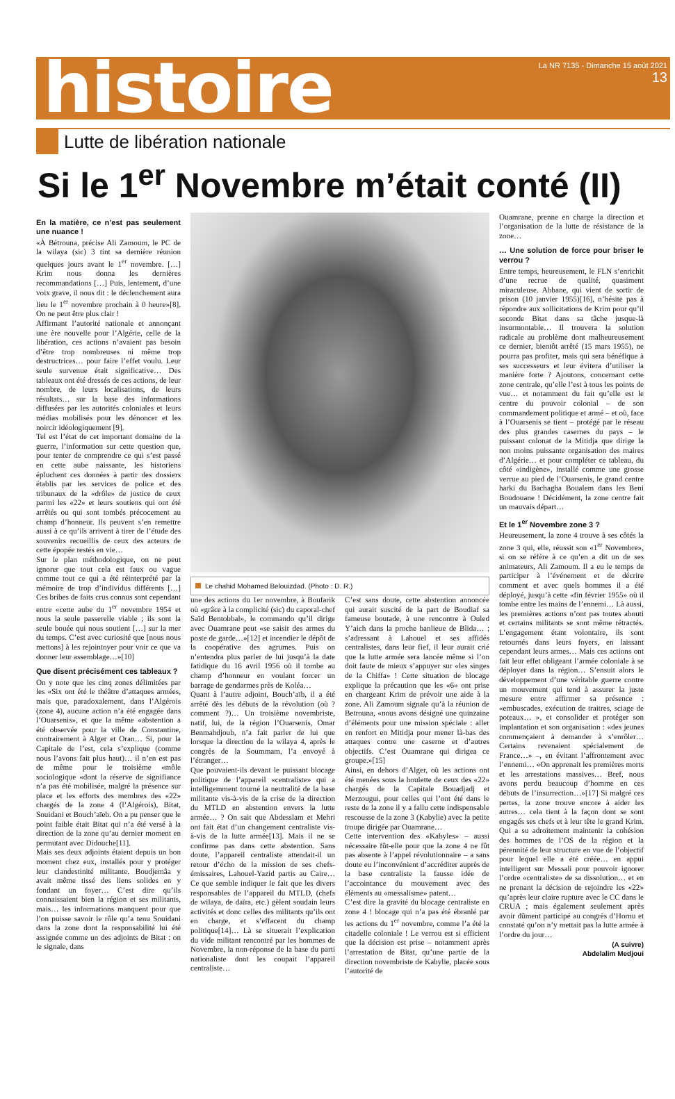histoire
La NR 7135 - Dimanche 15 août 2021
13
Lutte de libération nationale
Si le 1<sup>er</sup> Novembre m’était conté (II)
En la matière, ce n’est pas seulement une nuance !
«À Bétrouna, précise Ali Zamoum, le PC de la wilaya (sic) 3 tint sa dernière réunion quelques jours avant le 1<sup>er</sup> novembre. […] Krim nous donna les dernières recommandations […] Puis, lentement, d’une voix grave, il nous dit : le déclenchement aura lieu le 1<sup>er</sup> novembre prochain à 0 heure»[8]. On ne peut être plus clair !
Affirmant l’autorité nationale et annonçant une ère nouvelle pour l’Algérie, celle de la libération, ces actions n’avaient pas besoin d’être trop nombreuses ni même trop destructrices… pour faire l’effet voulu. Leur seule survenue était significative… Des tableaux ont été dressés de ces actions, de leur nombre, de leurs localisations, de leurs résultats… sur la base des informations diffusées par les autorités coloniales et leurs médias mobilisés pour les dénoncer et les noircir idéologiquement [9].
Tel est l’état de cet important domaine de la guerre, l’information sur cette question que, pour tenter de comprendre ce qui s’est passé en cette aube naissante, les historiens épluchent ces données à partir des dossiers établis par les services de police et des tribunaux de la «drôle» de justice de ceux parmi les «22» et leurs soutiens qui ont été arrêtés ou qui sont tombés précocement au champ d’honneur. Ils peuvent s’en remettre aussi à ce qu’ils arrivent à tirer de l’étude des souvenirs recueillis de ceux des acteurs de cette épopée restés en vie…
Sur le plan méthodologique, on ne peut ignorer que tout cela est faux ou vague comme tout ce qui a été réinterprété par la mémoire de trop d’individus différents […] Ces bribes de faits crus connus sont cependant entre «cette aube du 1<sup>er</sup> novembre 1954 et nous la seule passerelle viable ; ils sont la seule bouée qui nous soutient […] sur la mer du temps. C’est avec curiosité que [nous nous mettons] à les rejointoyer pour voir ce que va donner leur assemblage…»[10]
Que disent précisément ces tableaux ?
On y note que les cinq zones délimitées par les «Six ont été le théâtre d’attaques armées, mais que, paradoxalement, dans l’Algérois (zone 4), aucune action n’a été engagée dans l’Ouarsenis», et que la même «abstention a été observée pour la ville de Constantine, contrairement à Alger et Oran… Si, pour la Capitale de l’est, cela s’explique (comme nous l’avons fait plus haut)… il n’en est pas de même pour le troisième «môle sociologique «dont la réserve de signifiance n’a pas été mobilisée, malgré la présence sur place et les efforts des membres des «22» chargés de la zone 4 (l’Algérois), Bitat, Souidani et Bouch’aïeb. On a pu penser que le point faible était Bitat qui n’a été versé à la direction de la zone qu’au dernier moment en permutant avec Didouche[11].
Mais ses deux adjoints étaient depuis un bon moment chez eux, installés pour y protéger leur clandestinité militante. Boudjemâa y avait même tissé des liens solides en y fondant un foyer… C’est dire qu’ils connaissaient bien la région et ses militants, mais… les informations manquent pour que l’on puisse savoir le rôle qu’a tenu Souidani dans la zone dont la responsabilité lui été assignée comme un des adjoints de Bitat : on le signale, dans
Le chahid Mohamed Belouizdad. (Photo : D. R.)
une des actions du 1er novembre, à Boufarik où «grâce à la complicité (sic) du caporal-chef Saïd Bentobbal», le commando qu’il dirige avec Ouamrane peut «se saisir des armes du poste de garde…»[12] et incendier le dépôt de la coopérative des agrumes. Puis on n’entendra plus parler de lui jusqu’à la date fatidique du 16 avril 1956 où il tombe au champ d’honneur en voulant forcer un barrage de gendarmes près de Koléa…
Quant à l’autre adjoint, Bouch’aïb, il a été arrêté dès les débuts de la révolution (où ? comment ?)… Un troisième novembriste, natif, lui, de la région l’Ouarsenis, Omar Benmahdjoub, n’a fait parler de lui que lorsque la direction de la wilaya 4, après le congrès de la Soummam, l’a envoyé à l’étranger…
Que pouvaient-ils devant le puissant blocage politique de l’appareil «centraliste» qui a intelligemment tourné la neutralité de la base militante vis-à-vis de la crise de la direction du MTLD en abstention envers la lutte armée… ? On sait que Abdesslam et Mehri ont fait état d’un changement centraliste vis-à-vis de la lutte armée[13]. Mais il ne se confirme pas dans cette abstention. Sans doute, l’appareil centraliste attendait-il un retour d’écho de la mission de ses chefs-émissaires, Lahouel-Yazid partis au Caire… Ce que semble indiquer le fait que les divers responsables de l’appareil du MTLD, (chefs de wilaya, de daïra, etc.) gèlent soudain leurs activités et donc celles des militants qu’ils ont en charge, et s’effacent du champ politique[14]… Là se situerait l’explication du vide militant rencontré par les hommes de Novembre, la non-réponse de la base du parti nationaliste dont les coupait l’appareil centraliste…
C’est sans doute, cette abstention annoncée qui aurait suscité de la part de Boudiaf sa fameuse boutade, à une rencontre à Ouled Y’aich dans la proche banlieue de Blida… ; s’adressant à Lahouel et ses affidés centralistes, dans leur fief, il leur aurait crié que la lutte armée sera lancée même si l’on doit faute de mieux s’appuyer sur «les singes de la Chiffa» ! Cette situation de blocage explique la précaution que les «6» ont prise en chargeant Krim de prévoir une aide à la zone. Ali Zamoum signale qu’à la réunion de Betrouna, «nous avons désigné une quinzaine d’éléments pour une mission spéciale : aller en renfort en Mitidja pour mener là-bas des attaques contre une caserne et d’autres objectifs. C’est Ouamrane qui dirigea ce groupe.»[15]
Ainsi, en dehors d’Alger, où les actions ont été menées sous la houlette de ceux des «22» chargés de la Capitale Bouadjadj et Merzougui, pour celles qui l’ont été dans le reste de la zone il y a fallu cette indispensable rescousse de la zone 3 (Kabylie) avec la petite troupe dirigée par Ouamrane…
Cette intervention des «Kabyles» – aussi nécessaire fût-elle pour que la zone 4 ne fût pas absente à l’appel révolutionnaire – a sans doute eu l’inconvénient d’accréditer auprès de la base centraliste la fausse idée de l’accointance du mouvement avec des éléments au «messalisme» patent…
C’est dire la gravité du blocage centraliste en zone 4 ! blocage qui n’a pas été ébranlé par les actions du 1<sup>er</sup> novembre, comme l’a été la citadelle coloniale ! Le verrou est si efficient que la décision est prise – notamment après l’arrestation de Bitat, qu’une partie de la direction novembriste de Kabylie, placée sous l’autorité de
Ouamrane, prenne en charge la direction et l’organisation de la lutte de résistance de la zone…
… Une solution de force pour briser le verrou ?
Entre temps, heureusement, le FLN s’enrichit d’une recrue de qualité, quasiment miraculeuse. Abbane, qui vient de sortir de prison (10 janvier 1955)[16], n’hésite pas à répondre aux sollicitations de Krim pour qu’il seconde Bitat dans sa tâche jusque-là insurmontable… Il trouvera la solution radicale au problème dont malheureusement ce dernier, bientôt arrêté (15 mars 1955), ne pourra pas profiter, mais qui sera bénéfique à ses successeurs et leur évitera d’utiliser la manière forte ? Ajoutons, concernant cette zone centrale, qu’elle l’est à tous les points de vue… et notamment du fait qu’elle est le centre du pouvoir colonial – de son commandement politique et armé – et où, face à l’Ouarsenis se tient – protégé par le réseau des plus grandes casernes du pays – le puissant colonat de la Mitidja que dirige la non moins puissante organisation des maires d’Algérie… et pour compléter ce tableau, du côté «indigène», installé comme une grosse verrue au pied de l’Ouarsenis, le grand centre harki du Bachagha Boualem dans les Beni Boudouane ! Décidément, la zone centre fait un mauvais départ…
Et le 1<sup>er</sup> Novembre zone 3 ?
Heureusement, la zone 4 trouve à ses côtés la zone 3 qui, elle, réussit son «1<sup>er</sup> Novembre», si on se réfère à ce qu’en a dit un de ses animateurs, Ali Zamoum. Il a eu le temps de participer à l’événement et de décrire comment et avec quels hommes il a été déployé, jusqu’à cette «fin février 1955» où il tombe entre les mains de l’ennemi… Là aussi, les premières actions n’ont pas toutes abouti et certains militants se sont même rétractés. L’engagement étant volontaire, ils sont retournés dans leurs foyers, en laissant cependant leurs armes… Mais ces actions ont fait leur effet obligeant l’armée coloniale à se déployer dans la région… S’ensuit alors le développement d’une véritable guerre contre un mouvement qui tend à assurer la juste mesure entre affirmer sa présence : «embuscades, exécution de traitres, sciage de poteaux… », et consolider et protéger son implantation et son organisation : «des jeunes commençaient à demander à s’enrôler… Certains revenaient spécialement de France…» –, en évitant l’affrontement avec l’ennemi… «On apprenait les premières morts et les arrestations massives… Bref, nous avons perdu beaucoup d’homme en ces débuts de l’insurrection…»[17] Si malgré ces pertes, la zone trouve encore à aider les autres… cela tient à la façon dont se sont engagés ses chefs et à leur tête le grand Krim. Qui a su adroitement maintenir la cohésion des hommes de l’OS de la région et la pérennité de leur structure en vue de l’objectif pour lequel elle a été créée… en appui intelligent sur Messali pour pouvoir ignorer l’ordre «centraliste» de sa dissolution… et en ne prenant la décision de rejoindre les «22» qu’après leur claire rupture avec le CC dans le CRUA ; mais également seulement après avoir dûment participé au congrès d’Hornu et constaté qu’on n’y mettait pas la lutte armée à l’ordre du jour…
(A suivre)
Abdelalim Medjoui